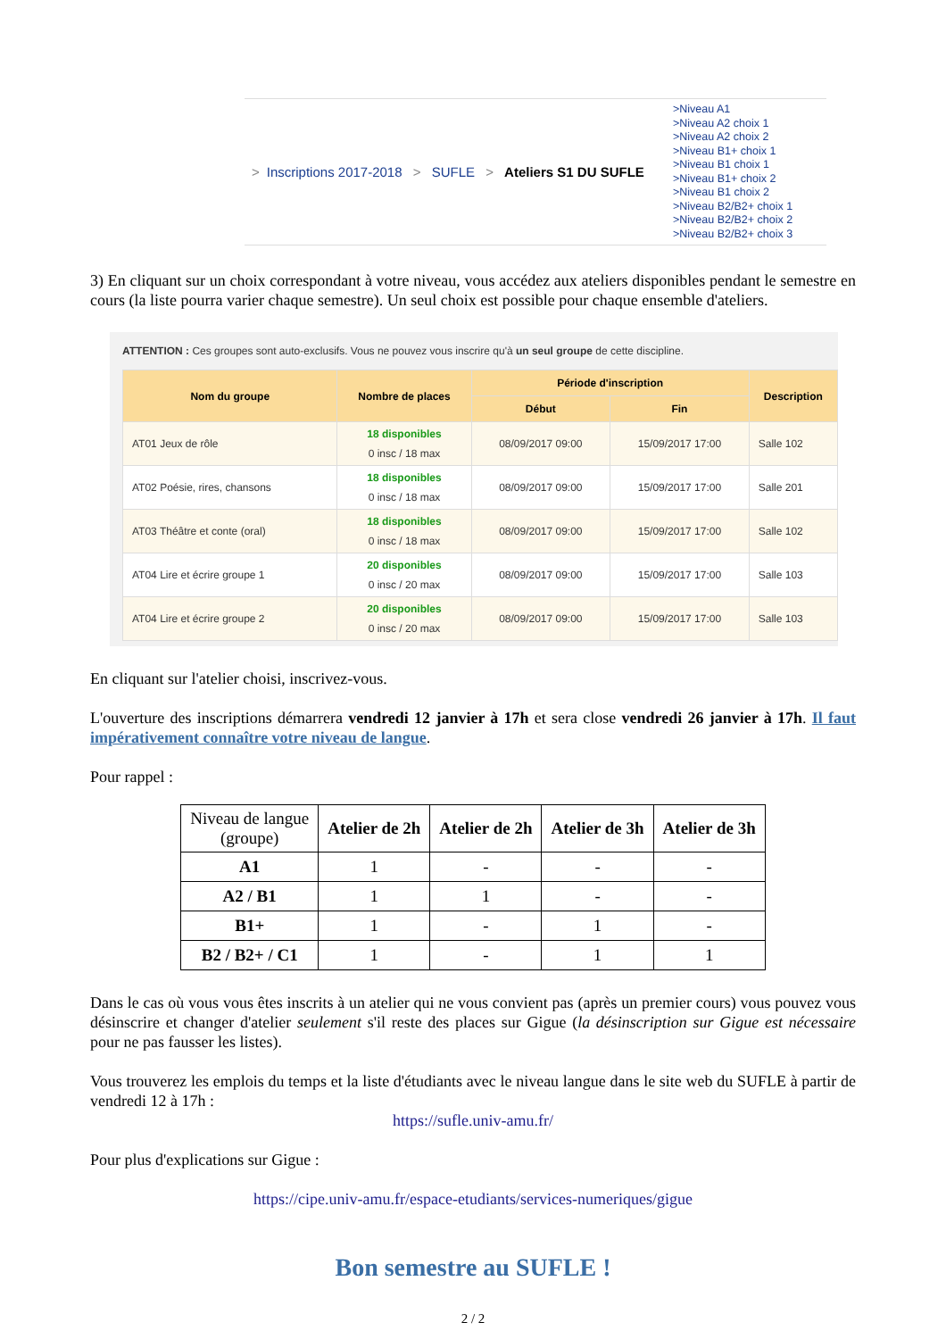> Inscriptions 2017-2018 > SUFLE > Ateliers S1 DU SUFLE
>Niveau A1
>Niveau A2 choix 1
>Niveau A2 choix 2
>Niveau B1+ choix 1
>Niveau B1 choix 1
>Niveau B1+ choix 2
>Niveau B1 choix 2
>Niveau B2/B2+ choix 1
>Niveau B2/B2+ choix 2
>Niveau B2/B2+ choix 3
3) En cliquant sur un choix correspondant à votre niveau, vous accédez aux ateliers disponibles pendant le semestre en cours (la liste pourra varier chaque semestre). Un seul choix est possible pour chaque ensemble d'ateliers.
ATTENTION : Ces groupes sont auto-exclusifs. Vous ne pouvez vous inscrire qu'à un seul groupe de cette discipline.
| Nom du groupe | Nombre de places | Période d'inscription | | Description |
| --- | --- | --- | --- | --- |
| | | Début | Fin | |
| AT01 Jeux de rôle | 18 disponibles 0 insc / 18 max | 08/09/2017 09:00 | 15/09/2017 17:00 | Salle 102 |
| AT02 Poésie, rires, chansons | 18 disponibles 0 insc / 18 max | 08/09/2017 09:00 | 15/09/2017 17:00 | Salle 201 |
| AT03 Théâtre et conte (oral) | 18 disponibles 0 insc / 18 max | 08/09/2017 09:00 | 15/09/2017 17:00 | Salle 102 |
| AT04 Lire et écrire groupe 1 | 20 disponibles 0 insc / 20 max | 08/09/2017 09:00 | 15/09/2017 17:00 | Salle 103 |
| AT04 Lire et écrire groupe 2 | 20 disponibles 0 insc / 20 max | 08/09/2017 09:00 | 15/09/2017 17:00 | Salle 103 |
En cliquant sur l'atelier choisi, inscrivez-vous.
L'ouverture des inscriptions démarrera vendredi 12 janvier à 17h et sera close vendredi 26 janvier à 17h. Il faut impérativement connaître votre niveau de langue.
Pour rappel :
| Niveau de langue (groupe) | Atelier de 2h | Atelier de 2h | Atelier de 3h | Atelier de 3h |
| A1 | 1 | - | - | - |
| A2 / B1 | 1 | 1 | - | - |
| B1+ | 1 | - | 1 | - |
| B2 / B2+ / C1 | 1 | - | 1 | 1 |
Dans le cas où vous vous êtes inscrits à un atelier qui ne vous convient pas (après un premier cours) vous pouvez vous désinscrire et changer d'atelier seulement s'il reste des places sur Gigue (la désinscription sur Gigue est nécessaire pour ne pas fausser les listes).
Vous trouverez les emplois du temps et la liste d'étudiants avec le niveau langue dans le site web du SUFLE à partir de vendredi 12 à 17h :
https://sufle.univ-amu.fr/
Pour plus d'explications sur Gigue :
https://cipe.univ-amu.fr/espace-etudiants/services-numeriques/gigue
Bon semestre au SUFLE !
2 / 2